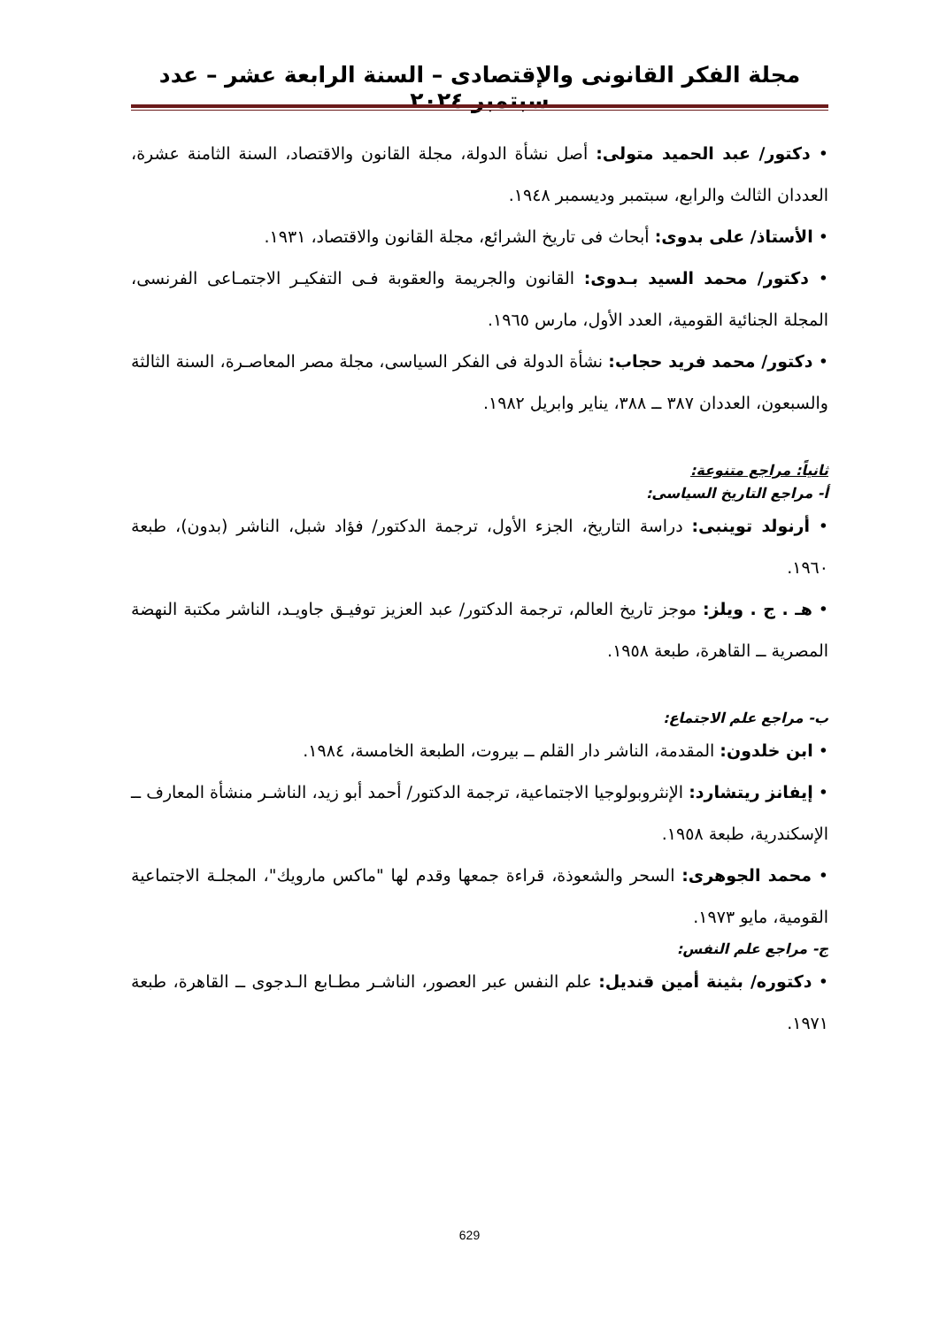مجلة الفكر القانونى والإقتصادى – السنة الرابعة عشر – عدد سبتمبر ٢٠٢٤
• دكتور/ عبد الحميد متولى: أصل نشأة الدولة، مجلة القانون والاقتصاد، السنة الثامنة عشرة، العددان الثالث والرابع، سبتمبر وديسمبر ١٩٤٨.
• الأستاذ/ على بدوى: أبحاث فى تاريخ الشرائع، مجلة القانون والاقتصاد، ١٩٣١.
• دكتور/ محمد السيد بـدوى: القانون والجريمة والعقوبة فـى التفكيـر الاجتمـاعى الفرنسى، المجلة الجنائية القومية، العدد الأول، مارس ١٩٦٥.
• دكتور/ محمد فريد حجاب: نشأة الدولة فى الفكر السياسى، مجلة مصر المعاصـرة، السنة الثالثة والسبعون، العددان ٣٨٧ ــ ٣٨٨، يناير وابريل ١٩٨٢.
ثانياً: مراجع متنوعة:
أ- مراجع التاريخ السياسى:
• أرنولد توينبى: دراسة التاريخ، الجزء الأول، ترجمة الدكتور/ فؤاد شبل، الناشر (بدون)، طبعة ١٩٦٠.
• هـ . ج . ويلز: موجز تاريخ العالم، ترجمة الدكتور/ عبد العزيز توفيـق جاويـد، الناشر مكتبة النهضة المصرية ــ القاهرة، طبعة ١٩٥٨.
ب- مراجع علم الاجتماع:
• ابن خلدون: المقدمة، الناشر دار القلم ــ بيروت، الطبعة الخامسة، ١٩٨٤.
• إيفانز ريتشارد: الإنثروبولوجيا الاجتماعية، ترجمة الدكتور/ أحمد أبو زيد، الناشـر منشأة المعارف ــ الإسكندرية، طبعة ١٩٥٨.
• محمد الجوهرى: السحر والشعوذة، قراءة جمعها وقدم لها "ماكس مارويك"، المجلـة الاجتماعية القومية، مايو ١٩٧٣.
ج- مراجع علم النفس:
• دكتوره/ بثينة أمين قنديل: علم النفس عبر العصور، الناشـر مطـابع الـدجوى ــ القاهرة، طبعة ١٩٧١.
629